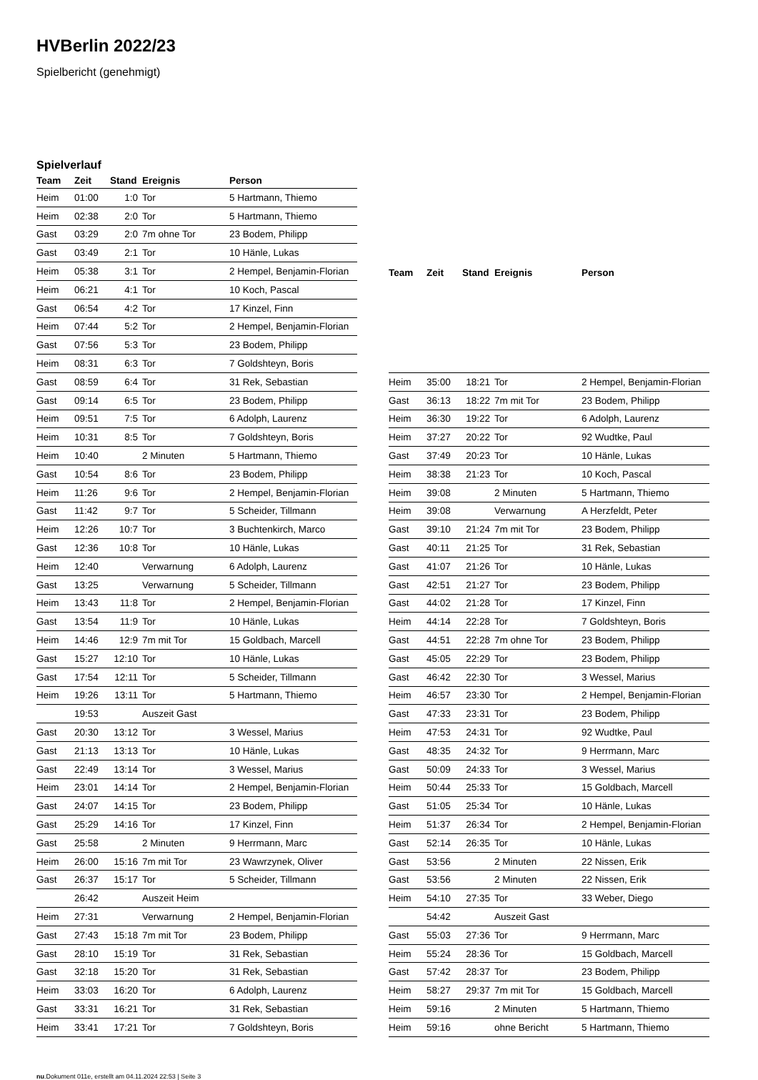HVBerlin 2022/23
Spielbericht (genehmigt)
Spielverlauf
| Team | Zeit | Stand | Ereignis | Person |
| --- | --- | --- | --- | --- |
| Heim | 01:00 | 1:0 | Tor | 5 Hartmann, Thiemo |
| Heim | 02:38 | 2:0 | Tor | 5 Hartmann, Thiemo |
| Gast | 03:29 | 2:0 | 7m ohne Tor | 23 Bodem, Philipp |
| Gast | 03:49 | 2:1 | Tor | 10 Hänle, Lukas |
| Heim | 05:38 | 3:1 | Tor | 2 Hempel, Benjamin-Florian |
| Heim | 06:21 | 4:1 | Tor | 10 Koch, Pascal |
| Gast | 06:54 | 4:2 | Tor | 17 Kinzel, Finn |
| Heim | 07:44 | 5:2 | Tor | 2 Hempel, Benjamin-Florian |
| Gast | 07:56 | 5:3 | Tor | 23 Bodem, Philipp |
| Heim | 08:31 | 6:3 | Tor | 7 Goldshteyn, Boris |
| Gast | 08:59 | 6:4 | Tor | 31 Rek, Sebastian |
| Gast | 09:14 | 6:5 | Tor | 23 Bodem, Philipp |
| Heim | 09:51 | 7:5 | Tor | 6 Adolph, Laurenz |
| Heim | 10:31 | 8:5 | Tor | 7 Goldshteyn, Boris |
| Heim | 10:40 | | 2 Minuten | 5 Hartmann, Thiemo |
| Gast | 10:54 | 8:6 | Tor | 23 Bodem, Philipp |
| Heim | 11:26 | 9:6 | Tor | 2 Hempel, Benjamin-Florian |
| Gast | 11:42 | 9:7 | Tor | 5 Scheider, Tillmann |
| Heim | 12:26 | 10:7 | Tor | 3 Buchtenkirch, Marco |
| Gast | 12:36 | 10:8 | Tor | 10 Hänle, Lukas |
| Heim | 12:40 | | Verwarnung | 6 Adolph, Laurenz |
| Gast | 13:25 | | Verwarnung | 5 Scheider, Tillmann |
| Heim | 13:43 | 11:8 | Tor | 2 Hempel, Benjamin-Florian |
| Gast | 13:54 | 11:9 | Tor | 10 Hänle, Lukas |
| Heim | 14:46 | 12:9 | 7m mit Tor | 15 Goldbach, Marcell |
| Gast | 15:27 | 12:10 | Tor | 10 Hänle, Lukas |
| Gast | 17:54 | 12:11 | Tor | 5 Scheider, Tillmann |
| Heim | 19:26 | 13:11 | Tor | 5 Hartmann, Thiemo |
| | 19:53 | | Auszeit Gast | |
| Gast | 20:30 | 13:12 | Tor | 3 Wessel, Marius |
| Gast | 21:13 | 13:13 | Tor | 10 Hänle, Lukas |
| Gast | 22:49 | 13:14 | Tor | 3 Wessel, Marius |
| Heim | 23:01 | 14:14 | Tor | 2 Hempel, Benjamin-Florian |
| Gast | 24:07 | 14:15 | Tor | 23 Bodem, Philipp |
| Gast | 25:29 | 14:16 | Tor | 17 Kinzel, Finn |
| Gast | 25:58 | | 2 Minuten | 9 Herrmann, Marc |
| Heim | 26:00 | 15:16 | 7m mit Tor | 23 Wawrzynek, Oliver |
| Gast | 26:37 | 15:17 | Tor | 5 Scheider, Tillmann |
| | 26:42 | | Auszeit Heim | |
| Heim | 27:31 | | Verwarnung | 2 Hempel, Benjamin-Florian |
| Gast | 27:43 | 15:18 | 7m mit Tor | 23 Bodem, Philipp |
| Gast | 28:10 | 15:19 | Tor | 31 Rek, Sebastian |
| Gast | 32:18 | 15:20 | Tor | 31 Rek, Sebastian |
| Heim | 33:03 | 16:20 | Tor | 6 Adolph, Laurenz |
| Gast | 33:31 | 16:21 | Tor | 31 Rek, Sebastian |
| Heim | 33:41 | 17:21 | Tor | 7 Goldshteyn, Boris |
| Team | Zeit | Stand | Ereignis | Person |
| --- | --- | --- | --- | --- |
| Heim | 35:00 | 18:21 | Tor | 2 Hempel, Benjamin-Florian |
| Gast | 36:13 | 18:22 | 7m mit Tor | 23 Bodem, Philipp |
| Heim | 36:30 | 19:22 | Tor | 6 Adolph, Laurenz |
| Heim | 37:27 | 20:22 | Tor | 92 Wudtke, Paul |
| Gast | 37:49 | 20:23 | Tor | 10 Hänle, Lukas |
| Heim | 38:38 | 21:23 | Tor | 10 Koch, Pascal |
| Heim | 39:08 | | 2 Minuten | 5 Hartmann, Thiemo |
| Heim | 39:08 | | Verwarnung | A Herzfeldt, Peter |
| Gast | 39:10 | 21:24 | 7m mit Tor | 23 Bodem, Philipp |
| Gast | 40:11 | 21:25 | Tor | 31 Rek, Sebastian |
| Gast | 41:07 | 21:26 | Tor | 10 Hänle, Lukas |
| Gast | 42:51 | 21:27 | Tor | 23 Bodem, Philipp |
| Gast | 44:02 | 21:28 | Tor | 17 Kinzel, Finn |
| Heim | 44:14 | 22:28 | Tor | 7 Goldshteyn, Boris |
| Gast | 44:51 | 22:28 | 7m ohne Tor | 23 Bodem, Philipp |
| Gast | 45:05 | 22:29 | Tor | 23 Bodem, Philipp |
| Gast | 46:42 | 22:30 | Tor | 3 Wessel, Marius |
| Heim | 46:57 | 23:30 | Tor | 2 Hempel, Benjamin-Florian |
| Gast | 47:33 | 23:31 | Tor | 23 Bodem, Philipp |
| Heim | 47:53 | 24:31 | Tor | 92 Wudtke, Paul |
| Gast | 48:35 | 24:32 | Tor | 9 Herrmann, Marc |
| Gast | 50:09 | 24:33 | Tor | 3 Wessel, Marius |
| Heim | 50:44 | 25:33 | Tor | 15 Goldbach, Marcell |
| Gast | 51:05 | 25:34 | Tor | 10 Hänle, Lukas |
| Heim | 51:37 | 26:34 | Tor | 2 Hempel, Benjamin-Florian |
| Gast | 52:14 | 26:35 | Tor | 10 Hänle, Lukas |
| Gast | 53:56 | | 2 Minuten | 22 Nissen, Erik |
| Gast | 53:56 | | 2 Minuten | 22 Nissen, Erik |
| Heim | 54:10 | 27:35 | Tor | 33 Weber, Diego |
| | 54:42 | | Auszeit Gast | |
| Gast | 55:03 | 27:36 | Tor | 9 Herrmann, Marc |
| Heim | 55:24 | 28:36 | Tor | 15 Goldbach, Marcell |
| Gast | 57:42 | 28:37 | Tor | 23 Bodem, Philipp |
| Heim | 58:27 | 29:37 | 7m mit Tor | 15 Goldbach, Marcell |
| Heim | 59:16 | | 2 Minuten | 5 Hartmann, Thiemo |
| Heim | 59:16 | | ohne Bericht | 5 Hartmann, Thiemo |
nu.Dokument 011e, erstellt am 04.11.2024 22:53 | Seite 3